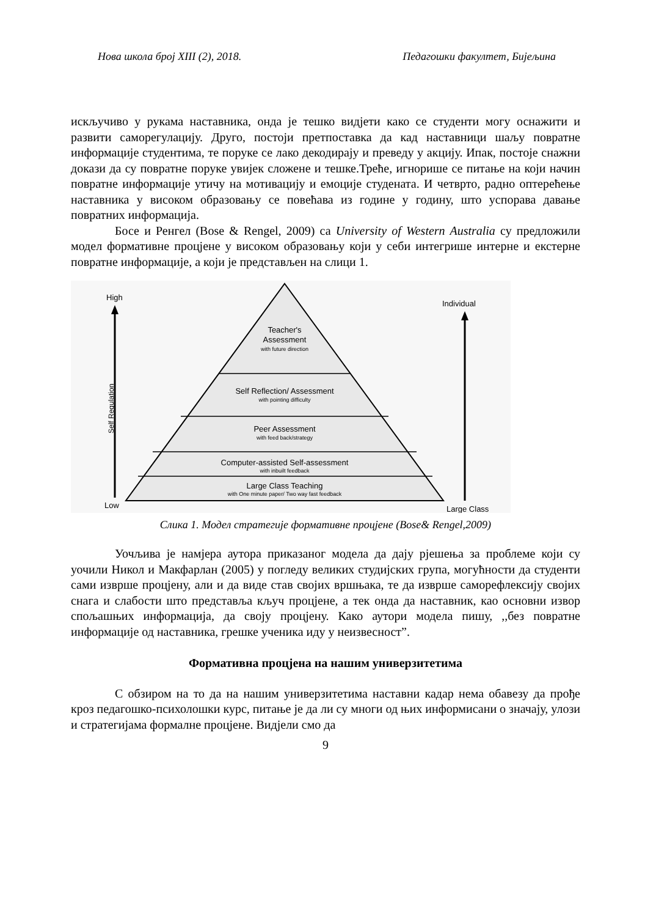Нова школа број XIII (2), 2018. Педагошки факултет, Бијељина
искључиво у рукама наставника, онда је тешко видјети како се студенти могу оснажити и развити саморегулацију. Друго, постоји претпоставка да кад наставници шаљу повратне информације студентима, те поруке се лако декодирају и преведу у акцију. Ипак, постоје снажни докази да су повратне поруке увијек сложене и тешке.Треће, игнорише се питање на који начин повратне информације утичу на мотивацију и емоције студената. И четврто, радно оптерећење наставника у високом образовању се повећава из године у годину, што успорава давање повратних информација.
Босе и Ренгел (Bose & Rengel, 2009) са University of Western Australia су предложили модел формативне процјене у високом образовању који у себи интегрише интерне и екстерне повратне информације, а који је представљен на слици 1.
Teacher's
Assessment
with future direction
Self Reflection/ Assessment
with pointing difficulty
Peer Assessment
with feed back/strategy
Computer-assisted Self-assessment
with inbuilt feedback
Large Class Teaching
with One minute paper/ Two way fast feedback
High
Low
Self Regulation
Individual
Large Class
Слика 1. Модел стратегије формативне процјене (Bose& Rengel,2009)
Уочљива је намјера аутора приказаног модела да дају рјешења за проблеме који су уочили Никол и Макфарлан (2005) у погледу великих студијских група, могућности да студенти сами изврше процјену, али и да виде став својих вршњака, те да изврше саморефлексију својих снага и слабости што представља кључ процјене, а тек онда да наставник, као основни извор спољашњих информација, да своју процјену. Како аутори модела пишу, ,,без повратне информације од наставника, грешке ученика иду у неизвесност”.
Формативна процјена на нашим универзитетима
С обзиром на то да на нашим универзитетима наставни кадар нема обавезу да прође кроз педагошко-психолошки курс, питање је да ли су многи од њих информисани о значају, улози и стратегијама формалне процјене. Видјели смо да
9